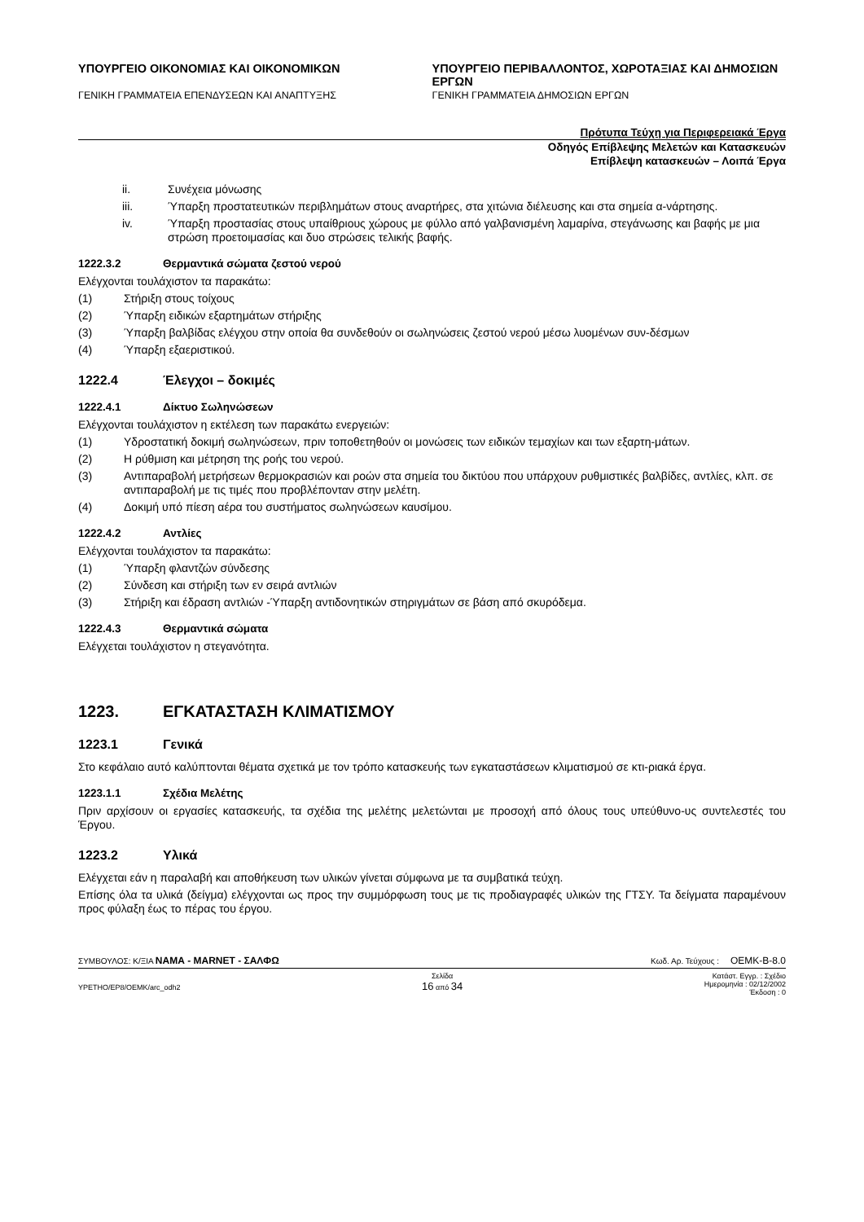ΥΠΟΥΡΓΕΙΟ ΟΙΚΟΝΟΜΙΑΣ ΚΑΙ ΟΙΚΟΝΟΜΙΚΩΝ
ΓΕΝΙΚΗ ΓΡΑΜΜΑΤΕΙΑ ΕΠΕΝΔΥΣΕΩΝ ΚΑΙ ΑΝΑΠΤΥΞΗΣ
ΥΠΟΥΡΓΕΙΟ ΠΕΡΙΒΑΛΛΟΝΤΟΣ, ΧΩΡΟΤΑΞΙΑΣ ΚΑΙ ΔΗΜΟΣΙΩΝ ΕΡΓΩΝ
ΓΕΝΙΚΗ ΓΡΑΜΜΑΤΕΙΑ ΔΗΜΟΣΙΩΝ ΕΡΓΩΝ
Πρότυπα Τεύχη για Περιφερειακά Έργα
Οδηγός Επίβλεψης Μελετών και Κατασκευών
Επίβλεψη κατασκευών – Λοιπά Έργα
ii. Συνέχεια μόνωσης
iii. Ύπαρξη προστατευτικών περιβλημάτων στους αναρτήρες, στα χιτώνια διέλευσης και στα σημεία α-νάρτησης.
iv. Ύπαρξη προστασίας στους υπαίθριους χώρους με φύλλο από γαλβανισμένη λαμαρίνα, στεγάνωσης και βαφής με μια στρώση προετοιμασίας και δυο στρώσεις τελικής βαφής.
1222.3.2 Θερμαντικά σώματα ζεστού νερού
Ελέγχονται τουλάχιστον τα παρακάτω:
(1) Στήριξη στους τοίχους
(2) Ύπαρξη ειδικών εξαρτημάτων στήριξης
(3) Ύπαρξη βαλβίδας ελέγχου στην οποία θα συνδεθούν οι σωληνώσεις ζεστού νερού μέσω λυομένων συν-δέσμων
(4) Ύπαρξη εξαεριστικού.
1222.4 Έλεγχοι – δοκιμές
1222.4.1 Δίκτυο Σωληνώσεων
Ελέγχονται τουλάχιστον η εκτέλεση των παρακάτω ενεργειών:
(1) Υδροστατική δοκιμή σωληνώσεων, πριν τοποθετηθούν οι μονώσεις των ειδικών τεμαχίων και των εξαρτη-μάτων.
(2) Η ρύθμιση και μέτρηση της ροής του νερού.
(3) Αντιπαραβολή μετρήσεων θερμοκρασιών και ροών στα σημεία του δικτύου που υπάρχουν ρυθμιστικές βαλβίδες, αντλίες, κλπ. σε αντιπαραβολή με τις τιμές που προβλέπονταν στην μελέτη.
(4) Δοκιμή υπό πίεση αέρα του συστήματος σωληνώσεων καυσίμου.
1222.4.2 Αντλίες
Ελέγχονται τουλάχιστον τα παρακάτω:
(1) Ύπαρξη φλαντζών σύνδεσης
(2) Σύνδεση και στήριξη των εν σειρά αντλιών
(3) Στήριξη και έδραση αντλιών -Ύπαρξη αντιδονητικών στηριγμάτων σε βάση από σκυρόδεμα.
1222.4.3 Θερμαντικά σώματα
Ελέγχεται τουλάχιστον η στεγανότητα.
1223. ΕΓΚΑΤΑΣΤΑΣΗ ΚΛΙΜΑΤΙΣΜΟΥ
1223.1 Γενικά
Στο κεφάλαιο αυτό καλύπτονται θέματα σχετικά με τον τρόπο κατασκευής των εγκαταστάσεων κλιματισμού σε κτι-ριακά έργα.
1223.1.1 Σχέδια Μελέτης
Πριν αρχίσουν οι εργασίες κατασκευής, τα σχέδια της μελέτης μελετώνται με προσοχή από όλους τους υπεύθυνο-υς συντελεστές του Έργου.
1223.2 Υλικά
Ελέγχεται εάν η παραλαβή και αποθήκευση των υλικών γίνεται σύμφωνα με τα συμβατικά τεύχη.
Επίσης όλα τα υλικά (δείγμα) ελέγχονται ως προς την συμμόρφωση τους με τις προδιαγραφές υλικών της ΓΤΣΥ. Τα δείγματα παραμένουν προς φύλαξη έως το πέρας του έργου.
ΣΥΜΒΟΥΛΟΣ: Κ/ΞΙΑ ΝΑΜΑ - MARNET - ΣΑΛΦΩ Κωδ. Αρ. Τεύχους : ΟΕΜΚ-Β-8.0
YPETHO/EP8/OEMK/arc_odh2 Σελίδα
16 από 34 Κατάστ. Εγγρ. : Σχέδιο
Ημερομηνία : 02/12/2002
Έκδοση : 0